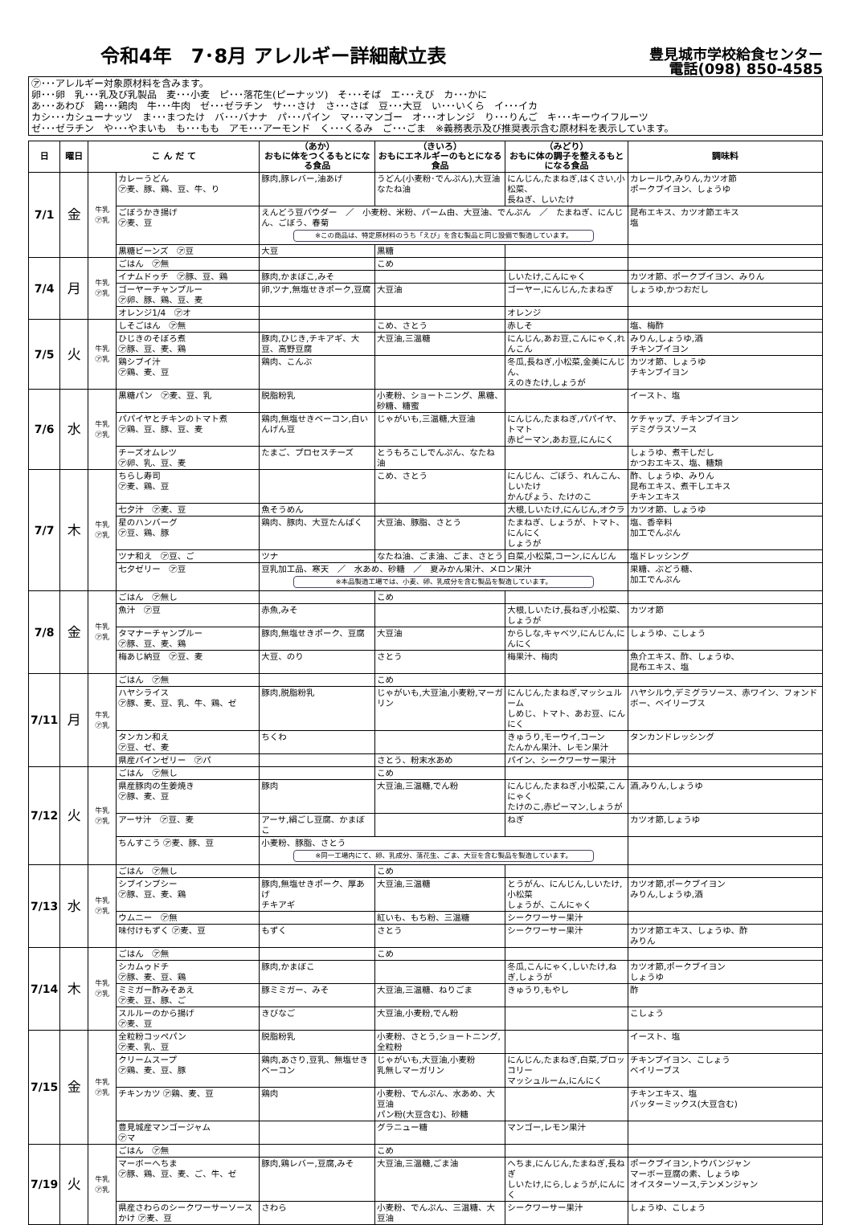令和4年　7･8月 アレルギー詳細献立表
豊見城市学校給食センター
電話(098) 850-4585
㋐･･･アレルギー対象原材料を含みます。
卵･･･卵　乳･･･乳及び乳製品　麦･･･小麦　ピ･･･落花生(ピーナッツ)　そ･･･そば　エ･･･えび　カ･･･かに
あ･･･あわび　鶏･･･鶏肉　牛･･･牛肉　ゼ･･･ゼラチン　サ･･･さけ　さ･･･さば　豆･･･大豆　い･･･いくら　イ･･･イカ
カシ･･･カシューナッツ　ま･･･まつたけ　バ･･･バナナ　パ･･･パイン　マ･･･マンゴー　オ･･･オレンジ　り･･･りんご　キ･･･キーウイフルーツ
ゼ･･･ゼラチン　や･･･やまいも　も･･･もも　アモ･･･アーモンド　く･･･くるみ　ご･･･ごま　※義務表示及び推奨表示含む原材料を表示しています。
| 日 | 曜日 | こ ん だ て | | （あか） おもに体をつくるもとになる食品 | （きいろ） おもにエネルギーのもとになる食品 | （みどり） おもに体の調子を整えるもとになる食品 | 調味料 |
| --- | --- | --- | --- | --- | --- | --- | --- |
| 7/1 | 金 | 牛乳 ㋐乳 | カレーうどん ㋐麦、豚、鶏、豆、牛、り | 豚肉,豚レバー,油あげ | うどん(小麦粉･でんぷん),大豆油 なたね油 | にんじん,たまねぎ,はくさい,小松菜、 長ねぎ、しいたけ | カレールウ,みりん,カツオ節 ポークブイヨン、しょうゆ |
| | | | ごぼうかき揚げ ㋐麦、豆 | えんどう豆パウダー ／ 小麦粉、米粉、パーム由、大豆油、でんぷん ／ たまねぎ、にんじん、ごぼう、春菊 ※この商品は、特定原材料のうち「えび」を含む製品と同じ設備で製造しています。 | | | 昆布エキス、カツオ節エキス 塩 |
| | | | 黒糖ビーンズ ㋐豆 | 大豆 | 黒糖 | | |
| 7/4 | 月 | 牛乳 ㋐乳 | ごはん ㋐無 | | こめ | | |
| | | | イナムドゥチ ㋐豚、豆、鶏 | 豚肉,かまぼこ,みそ | | しいたけ,こんにゃく | カツオ節、ポークブイヨン、みりん |
| | | | ゴーヤーチャンプルー ㋐卵、豚、鶏、豆、麦 | 卵,ツナ,無塩せきポーク,豆腐 | 大豆油 | ゴーヤー,にんじん,たまねぎ | しょうゆ,かつおだし |
| | | | オレンジ1/4 ㋐オ | | | オレンジ | |
| 7/5 | 火 | 牛乳 ㋐乳 | しそごはん ㋐無 | | こめ、さとう | 赤しそ | 塩、梅酢 |
| | | | ひじきのそぼろ煮 ㋐豚、豆、麦、鶏 | 豚肉,ひじき,チキアギ、大豆、高野豆腐 | 大豆油,三温糖 | にんじん,あお豆,こんにゃく,れんこん | みりん,しょうゆ,酒 チキンブイヨン |
| | | | 鶏シブイ汁 ㋐鶏、麦、豆 | 鶏肉、こんぶ | | 冬瓜,長ねぎ,小松菜,金美にんじん、 えのきたけ,しょうが | カツオ節、しょうゆ チキンブイヨン |
| 7/6 | 水 | 牛乳 ㋐乳 | 黒糖パン ㋐麦、豆、乳 | 脱脂粉乳 | 小麦粉、ショートニング、黒糖、砂糖、糖蜜 | | イースト、塩 |
| | | | パパイヤとチキンのトマト煮 ㋐鶏、豆、豚、豆、麦 | 鶏肉,無塩せきベーコン,白いんげん豆 | じゃがいも,三温糖,大豆油 | にんじん,たまねぎ,パパイヤ、トマト 赤ピーマン,あお豆,にんにく | ケチャップ、チキンブイヨン デミグラスソース |
| | | | チーズオムレツ ㋐卵、乳、豆、麦 | たまご、プロセスチーズ | とうもろこしでんぷん、なたね油 | | しょうゆ、煮干しだし かつおエキス、塩、糖類 |
| 7/7 | 木 | 牛乳 ㋐乳 | ちらし寿司 ㋐麦、鶏、豆 | | こめ、さとう | にんじん、ごぼう、れんこん、しいたけ かんぴょう、たけのこ | 酢、しょうゆ、みりん 昆布エキス、煮干しエキス チキンエキス |
| | | | 七夕汁 ㋐麦、豆 | 魚そうめん | | 大根,しいたけ,にんじん,オクラ | カツオ節、しょうゆ |
| | | | 星のハンバーグ ㋐豆、鶏、豚 | 鶏肉、豚肉、大豆たんぱく | 大豆油、豚脂、さとう | たまねぎ、しょうが、トマト、にんにく しょうが | 塩、香辛料 加工でんぷん |
| | | | ツナ和え ㋐豆、ご | ツナ | なたね油、ごま油、ごま、さとう | 白菜,小松菜,コーン,にんじん | 塩ドレッシング |
| | | | 七夕ゼリー ㋐豆 | 豆乳加工品、寒天 ／ 水あめ、砂糖 ／ 夏みかん果汁、メロン果汁 ※本品製造工場では、小麦、卵、乳成分を含む製品を製造しています。 | | | 果糖、ぶどう糖、 加工でんぷん |
| 7/8 | 金 | 牛乳 ㋐乳 | ごはん ㋐無し | | こめ | | |
| | | | 魚汁 ㋐豆 | 赤魚,みそ | | 大根,しいたけ,長ねぎ,小松菜、しょうが | カツオ節 |
| | | | タマナーチャンプルー ㋐豚、豆、麦、鶏 | 豚肉,無塩せきポーク、豆腐 | 大豆油 | からしな,キャベツ,にんじん,にんにく | しょうゆ、こしょう |
| | | | 梅あじ納豆 ㋐豆、麦 | 大豆、のり | さとう | 梅果汁、梅肉 | 魚介エキス、酢、しょうゆ、 昆布エキス、塩 |
| 7/11 | 月 | 牛乳 ㋐乳 | ごはん ㋐無 | | こめ | | |
| | | | ハヤシライス ㋐豚、麦、豆、乳、牛、鶏、ゼ | 豚肉,脱脂粉乳 | じゃがいも,大豆油,小麦粉,マーガリン | にんじん,たまねぎ,マッシュルーム しめじ、トマト、あお豆、にんにく | ハヤシルウ,デミグラソース、赤ワイン、フォンドボー、ベイリーブス |
| | | | タンカン和え ㋐豆、ゼ、麦 | ちくわ | | きゅうり,モーウイ,コーン たんかん果汁、レモン果汁 | タンカンドレッシング |
| | | | 県産パインゼリー ㋐パ | | さとう、粉末水あめ | パイン、シークワーサー果汁 | |
| 7/12 | 火 | 牛乳 ㋐乳 | ごはん ㋐無し | | こめ | | |
| | | | 県産豚肉の生姜焼き ㋐豚、麦、豆 | 豚肉 | 大豆油,三温糖,でん粉 | にんじん,たまねぎ,小松菜,こんにゃく たけのこ,赤ピーマン,しょうが | 酒,みりん,しょうゆ |
| | | | アーサ汁 ㋐豆、麦 | アーサ,絹ごし豆腐、かまぼこ | | ねぎ | カツオ節,しょうゆ |
| | | | ちんすこう ㋐麦、豚、豆 | 小麦粉、豚脂、さとう ※同一工場内にて、卵、乳成分、落花生、ごま、大豆を含む製品を製造しています。 | | | |
| 7/13 | 水 | 牛乳 ㋐乳 | ごはん ㋐無し | | こめ | | |
| | | | シブインブシー ㋐豚、豆、麦、鶏 | 豚肉,無塩せきポーク、厚あげ チキアギ | 大豆油,三温糖 | とうがん、にんじん,しいたけ,小松菜 しょうが、こんにゃく | カツオ節,ポークブイヨン みりん,しょうゆ,酒 |
| | | | ウムニー ㋐無 | | 紅いも、もち粉、三温糖 | シークワーサー果汁 | |
| | | | 味付けもずく ㋐麦、豆 | もずく | さとう | シークワーサー果汁 | カツオ節エキス、しょうゆ、酢 みりん |
| 7/14 | 木 | 牛乳 ㋐乳 | ごはん ㋐無 | | こめ | | |
| | | | シカムゥドチ ㋐豚、麦、豆、鶏 | 豚肉,かまぼこ | | 冬瓜,こんにゃく,しいたけ,ねぎ,しょうが | カツオ節,ポークブイヨン しょうゆ |
| | | | ミミガー酢みそあえ ㋐麦、豆、豚、ご | 豚ミミガー、みそ | 大豆油,三温糖、ねりごま | きゅうり,もやし | 酢 |
| | | | スルルーのから揚げ ㋐麦、豆 | きびなご | 大豆油,小麦粉,でん粉 | | こしょう |
| 7/15 | 金 | 牛乳 ㋐乳 | 全粒粉コッペパン ㋐麦、乳、豆 | 脱脂粉乳 | 小麦粉、さとう,ショートニング,全粒粉 | | イースト、塩 |
| | | | クリームスープ ㋐鶏、麦、豆、豚 | 鶏肉,あさり,豆乳、無塩せきベーコン | じゃがいも,大豆油,小麦粉 乳無しマーガリン | にんじん,たまねぎ,白菜,ブロッコリー マッシュルーム,にんにく | チキンブイヨン、こしょう ベイリーブス |
| | | | チキンカツ ㋐鶏、麦、豆 | 鶏肉 | 小麦粉、でんぷん、水あめ、大豆油 パン粉(大豆含む)、砂糖 | | チキンエキス、塩 バッターミックス(大豆含む) |
| | | | 豊見城産マンゴージャム ㋐マ | | グラニュー糖 | マンゴー,レモン果汁 | |
| 7/19 | 火 | 牛乳 ㋐乳 | ごはん ㋐無 | | こめ | | |
| | | | マーボーへちま ㋐豚、鶏、豆、麦、ご、牛、ゼ | 豚肉,鶏レバー,豆腐,みそ | 大豆油,三温糖,ごま油 | へちま,にんじん,たまねぎ,長ねぎ しいたけ,にら,しょうが,にんにく | ポークブイヨン,トウバンジャン マーボー豆腐の素、しょうゆ オイスターソース,テンメンジャン |
| | | | 県産さわらのシークワーサーソースかけ ㋐麦、豆 | さわら | 小麦粉、でんぷん、三温糖、大豆油 | シークワーサー果汁 | しょうゆ、こしょう |